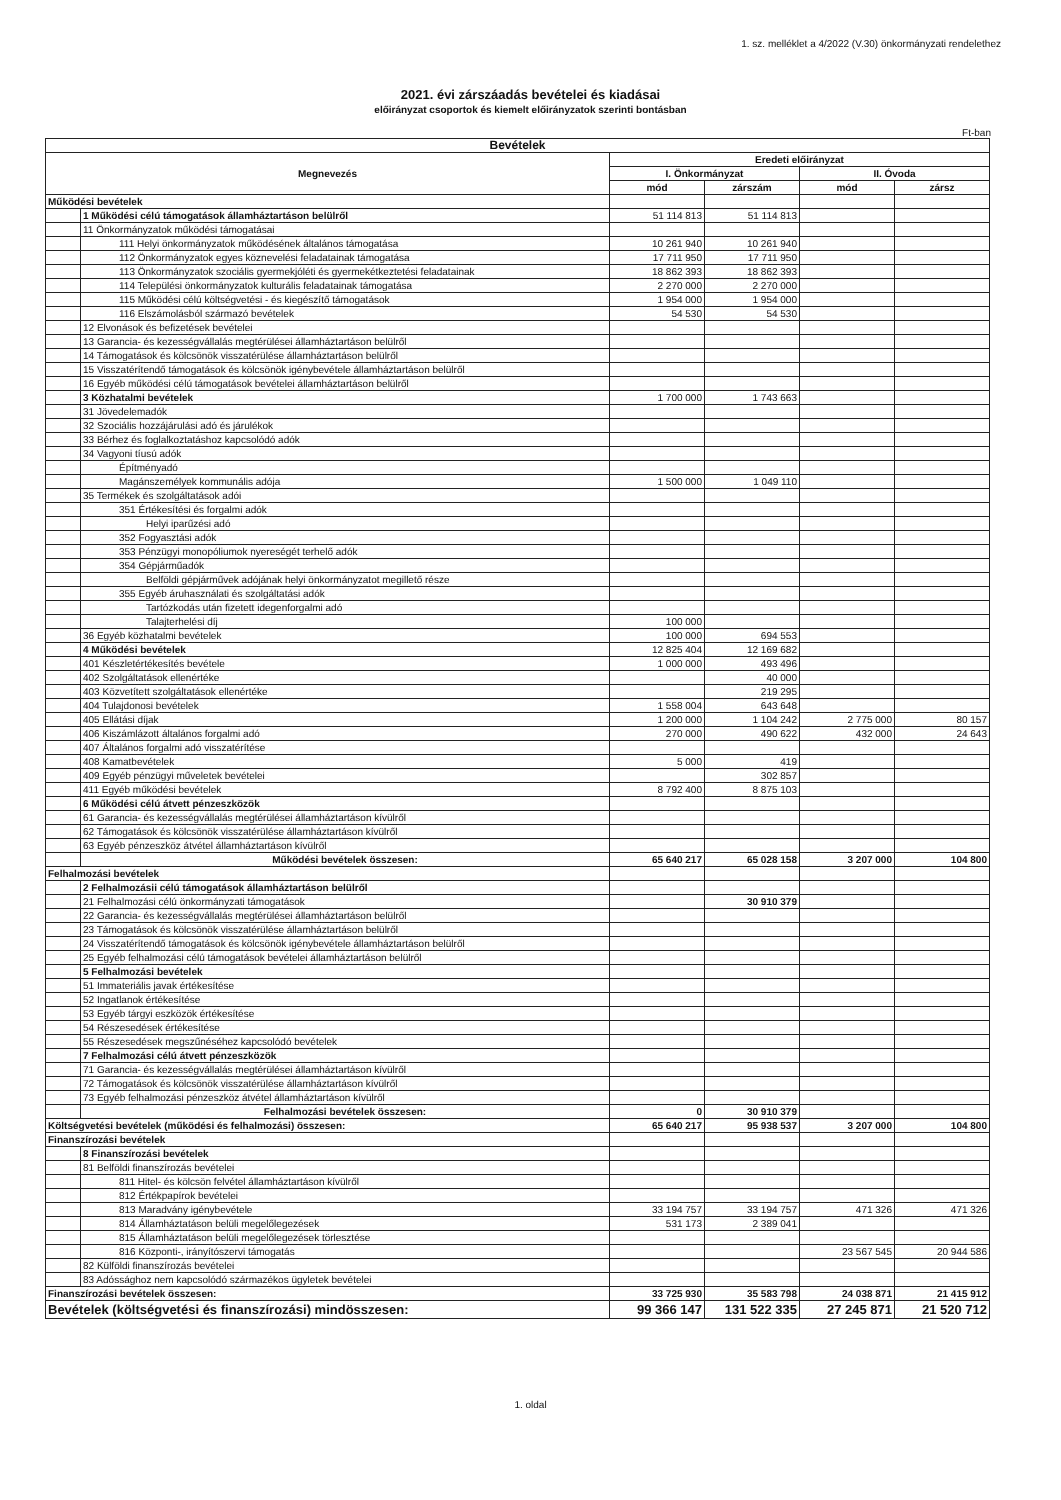1. sz. melléklet a 4/2022 (V.30) önkormányzati rendelethez
2021. évi zárszáadás bevételei és kiadásai
előirányzat csoportok és kiemelt előirányzatok szerinti bontásban
Ft-ban
| Bevételek | | | | | |
| --- | --- | --- | --- | --- | --- |
| Megnevezés | | Eredeti előirányzat | | | |
| | | I. Önkormányzat | | II. Óvoda | |
| | | mód | zárszám | mód | zársz |
| Működési bevételek | | | | | |
| | 1 Működési célú támogatások államháztartáson belülről | 51 114 813 | 51 114 813 | | |
| | 11 Önkormányzatok működési támogatásai | | | | |
| | 111 Helyi önkormányzatok működésének általános támogatása | 10 261 940 | 10 261 940 | | |
| | 112 Önkormányzatok egyes köznevelési feladatainak támogatása | 17 711 950 | 17 711 950 | | |
| | 113 Önkormányzatok szociális gyermekjóléti és gyermekétkeztetési feladatainak | 18 862 393 | 18 862 393 | | |
| | 114 Települési önkormányzatok kulturális feladatainak támogatása | 2 270 000 | 2 270 000 | | |
| | 115 Működési célú költségvetési - és kiegészítő támogatások | 1 954 000 | 1 954 000 | | |
| | 116 Elszámolásból származó bevételek | 54 530 | 54 530 | | |
| | 12 Elvonások és befizetések bevételei | | | | |
| | 13 Garancia- és kezességvállalás megtérülései államháztartáson belülről | | | | |
| | 14 Támogatások és kölcsönök visszatérülése államháztartáson belülről | | | | |
| | 15 Visszatérítendő támogatások és kölcsönök igénybevétele államháztartáson belülről | | | | |
| | 16 Egyéb működési célú támogatások bevételei államháztartáson belülről | | | | |
| | 3 Közhatalmi bevételek | 1 700 000 | 1 743 663 | | |
| | 31 Jövedelemadók | | | | |
| | 32 Szociális hozzájárulási adó és járulékok | | | | |
| | 33 Bérhez és foglalkoztatáshoz kapcsolódó adók | | | | |
| | 34 Vagyoni tíusú adók | | | | |
| | Építményadó | | | | |
| | Magánszemélyek kommunális adója | 1 500 000 | 1 049 110 | | |
| | 35 Termékek és szolgáltatások adói | | | | |
| | 351 Értékesítési és forgalmi adók | | | | |
| | Helyi iparűzési adó | | | | |
| | 352 Fogyasztási adók | | | | |
| | 353 Pénzügyi monopóliumok nyereségét terhelő adók | | | | |
| | 354 Gépjárműadók | | | | |
| | Belföldi gépjárművek adójának helyi önkormányzatot megillető része | | | | |
| | 355 Egyéb áruhasználati és szolgáltatási adók | | | | |
| | Tartózkodás után fizetett idegenforgalmi adó | | | | |
| | Talajterhelési díj | 100 000 | | | |
| | 36 Egyéb közhatalmi bevételek | 100 000 | 694 553 | | |
| | 4 Működési bevételek | 12 825 404 | 12 169 682 | | |
| | 401 Készletértékesítés bevétele | 1 000 000 | 493 496 | | |
| | 402 Szolgáltatások ellenértéke | | 40 000 | | |
| | 403 Közvetített szolgáltatások ellenértéke | | 219 295 | | |
| | 404 Tulajdonosi bevételek | 1 558 004 | 643 648 | | |
| | 405 Ellátási díjak | 1 200 000 | 1 104 242 | 2 775 000 | 80 157 |
| | 406 Kiszámlázott általános forgalmi adó | 270 000 | 490 622 | 432 000 | 24 643 |
| | 407 Általános forgalmi adó visszatérítése | | | | |
| | 408 Kamatbevételek | 5 000 | 419 | | |
| | 409 Egyéb pénzügyi műveletek bevételei | | 302 857 | | |
| | 411 Egyéb működési bevételek | 8 792 400 | 8 875 103 | | |
| | 6 Működési célú átvett pénzeszközök | | | | |
| | 61 Garancia- és kezességvállalás megtérülései államháztartáson kívülről | | | | |
| | 62 Támogatások és kölcsönök visszatérülése államháztartáson kívülről | | | | |
| | 63 Egyéb pénzeszköz átvétel államháztartáson kívülről | | | | |
| | Működési bevételek összesen: | 65 640 217 | 65 028 158 | 3 207 000 | 104 800 |
| Felhalmozási bevételek | | | | | |
| | 2 Felhalmozásii célú támogatások államháztartáson belülről | | | | |
| | 21 Felhalmozási célú önkormányzati támogatások | | 30 910 379 | | |
| | 22 Garancia- és kezességvállalás megtérülései államháztartáson belülről | | | | |
| | 23 Támogatások és kölcsönök visszatérülése államháztartáson belülről | | | | |
| | 24 Visszatérítendő támogatások és kölcsönök igénybevétele államháztartáson belülről | | | | |
| | 25 Egyéb felhalmozási célú támogatások bevételei államháztartáson belülről | | | | |
| | 5 Felhalmozási bevételek | | | | |
| | 51 Immateriális javak értékesítése | | | | |
| | 52 Ingatlanok értékesítése | | | | |
| | 53 Egyéb tárgyi eszközök értékesítése | | | | |
| | 54 Részesedések értékesítése | | | | |
| | 55 Részesedések megszűnéséhez kapcsolódó bevételek | | | | |
| | 7 Felhalmozási célú átvett pénzeszközök | | | | |
| | 71 Garancia- és kezességvállalás megtérülései államháztartáson kívülről | | | | |
| | 72 Támogatások és kölcsönök visszatérülése államháztartáson kívülről | | | | |
| | 73 Egyéb felhalmozási pénzeszköz átvétel államháztartáson kívülről | | | | |
| | Felhalmozási bevételek összesen: | 0 | 30 910 379 | | |
| Költségvetési bevételek (működési és felhalmozási) összesen: | | 65 640 217 | 95 938 537 | 3 207 000 | 104 800 |
| Finanszírozási bevételek | | | | | |
| | 8 Finanszírozási bevételek | | | | |
| | 81 Belföldi finanszírozás bevételei | | | | |
| | 811 Hitel- és kölcsön felvétel államháztartáson kívülről | | | | |
| | 812 Értékpapírok bevételei | | | | |
| | 813 Maradvány igénybevétele | 33 194 757 | 33 194 757 | 471 326 | 471 326 |
| | 814 Államháztatáson belüli megelőlegezések | 531 173 | 2 389 041 | | |
| | 815 Államháztatáson belüli megelőlegezések törlesztése | | | | |
| | 816 Központi-, irányítószervi támogatás | | | 23 567 545 | 20 944 586 |
| | 82 Külföldi finanszírozás bevételei | | | | |
| | 83 Adóssághoz nem kapcsolódó származékos ügyletek bevételei | | | | |
| Finanszírozási bevételek összesen: | | 33 725 930 | 35 583 798 | 24 038 871 | 21 415 912 |
| Bevételek (költségvetési és finanszírozási) mindösszesen: | | 99 366 147 | 131 522 335 | 27 245 871 | 21 520 712 |
1. oldal